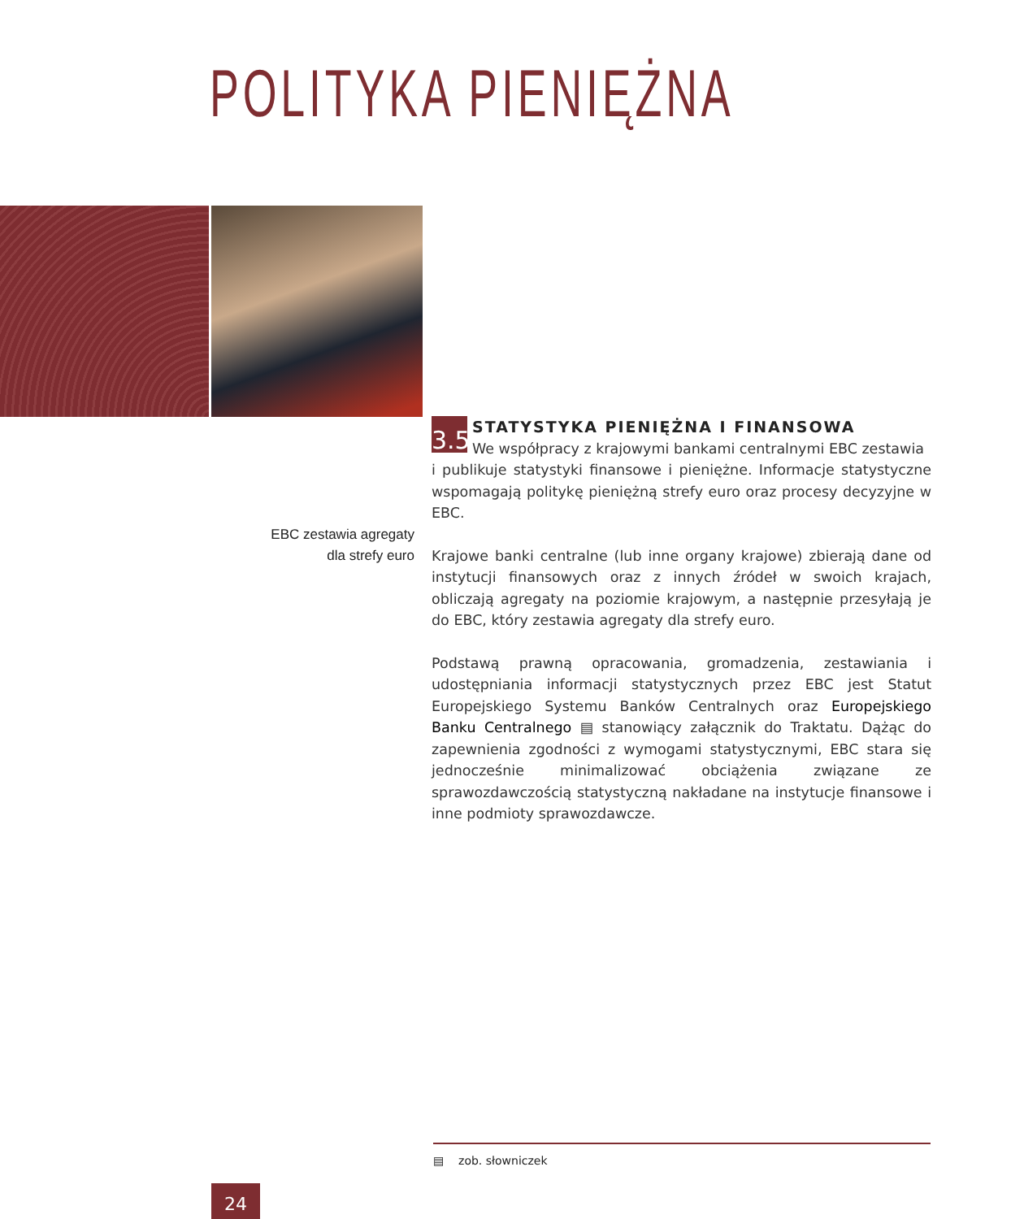POLITYKA PIENIĘŻNA
3.5
STATYSTYKA PIENIĘŻNA I FINANSOWA
We współpracy z krajowymi bankami centralnymi EBC zestawia
i publikuje statystyki finansowe i pieniężne. Informacje statystyczne wspomagają politykę pieniężną strefy euro oraz procesy decyzyjne w EBC.
Krajowe banki centralne (lub inne organy krajowe) zbierają dane od instytucji finansowych oraz z innych źródeł w swoich krajach, obliczają agregaty na poziomie krajowym, a następnie przesyłają je do EBC, który zestawia agregaty dla strefy euro.
Podstawą prawną opracowania, gromadzenia, zestawiania i udostępniania informacji statystycznych przez EBC jest Statut Europejskiego Systemu Banków Centralnych oraz Europejskiego Banku Centralnego ▤ stanowiący załącznik do Traktatu. Dążąc do zapewnienia zgodności z wymogami statystycznymi, EBC stara się jednocześnie minimalizować obciążenia związane ze sprawozdawczością statystyczną nakładane na instytucje finansowe i inne podmioty sprawozdawcze.
EBC zestawia agregaty
dla strefy euro
▤ zob. słowniczek
24